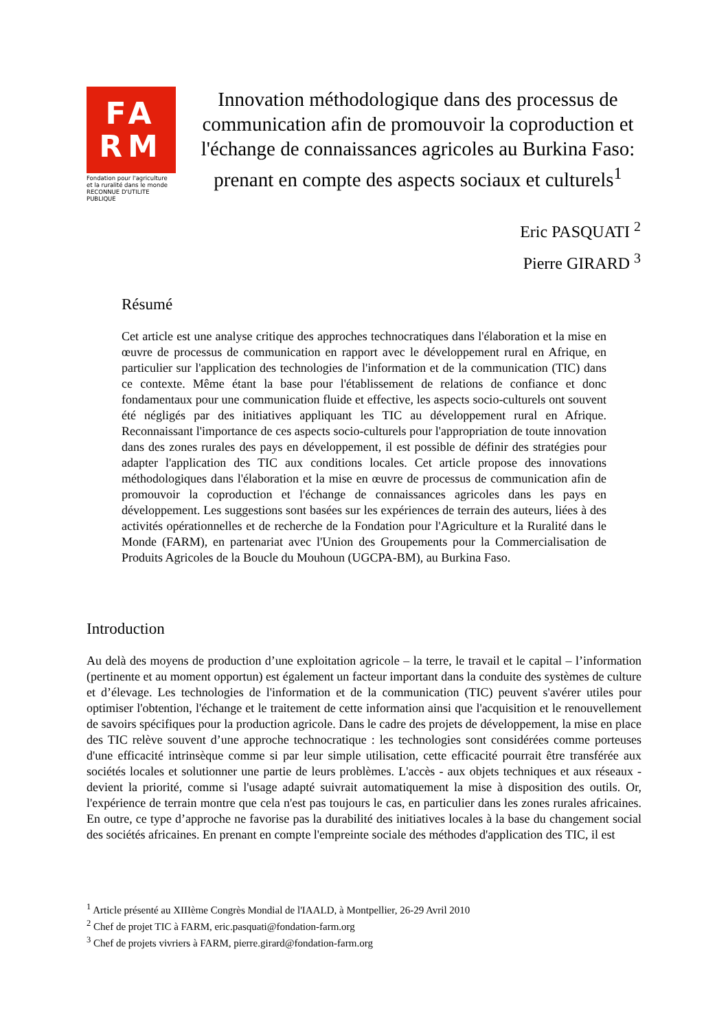FA
RM
Fondation pour l'agriculture
et la ruralité dans le monde
RECONNUE D'UTILITE PUBLIQUE
Innovation méthodologique dans des processus de communication afin de promouvoir la coproduction et l'échange de connaissances agricoles au Burkina Faso: prenant en compte des aspects sociaux et culturels<sup>1</sup>
Eric PASQUATI <sup>2</sup>
Pierre GIRARD <sup>3</sup>
Résumé
Cet article est une analyse critique des approches technocratiques dans l'élaboration et la mise en œuvre de processus de communication en rapport avec le développement rural en Afrique, en particulier sur l'application des technologies de l'information et de la communication (TIC) dans ce contexte. Même étant la base pour l'établissement de relations de confiance et donc fondamentaux pour une communication fluide et effective, les aspects socio-culturels ont souvent été négligés par des initiatives appliquant les TIC au développement rural en Afrique. Reconnaissant l'importance de ces aspects socio-culturels pour l'appropriation de toute innovation dans des zones rurales des pays en développement, il est possible de définir des stratégies pour adapter l'application des TIC aux conditions locales. Cet article propose des innovations méthodologiques dans l'élaboration et la mise en œuvre de processus de communication afin de promouvoir la coproduction et l'échange de connaissances agricoles dans les pays en développement. Les suggestions sont basées sur les expériences de terrain des auteurs, liées à des activités opérationnelles et de recherche de la Fondation pour l'Agriculture et la Ruralité dans le Monde (FARM), en partenariat avec l'Union des Groupements pour la Commercialisation de Produits Agricoles de la Boucle du Mouhoun (UGCPA-BM), au Burkina Faso.
Introduction
Au delà des moyens de production d’une exploitation agricole – la terre, le travail et le capital – l’information (pertinente et au moment opportun) est également un facteur important dans la conduite des systèmes de culture et d’élevage. Les technologies de l'information et de la communication (TIC) peuvent s'avérer utiles pour optimiser l'obtention, l'échange et le traitement de cette information ainsi que l'acquisition et le renouvellement de savoirs spécifiques pour la production agricole. Dans le cadre des projets de développement, la mise en place des TIC relève souvent d’une approche technocratique : les technologies sont considérées comme porteuses d'une efficacité intrinsèque comme si par leur simple utilisation, cette efficacité pourrait être transférée aux sociétés locales et solutionner une partie de leurs problèmes. L'accès - aux objets techniques et aux réseaux - devient la priorité, comme si l'usage adapté suivrait automatiquement la mise à disposition des outils. Or, l'expérience de terrain montre que cela n'est pas toujours le cas, en particulier dans les zones rurales africaines. En outre, ce type d’approche ne favorise pas la durabilité des initiatives locales à la base du changement social des sociétés africaines. En prenant en compte l'empreinte sociale des méthodes d'application des TIC, il est
<sup>1</sup> Article présenté au XIIIème Congrès Mondial de l'IAALD, à Montpellier, 26-29 Avril 2010
<sup>2</sup> Chef de projet TIC à FARM, eric.pasquati@fondation-farm.org
<sup>3</sup> Chef de projets vivriers à FARM, pierre.girard@fondation-farm.org